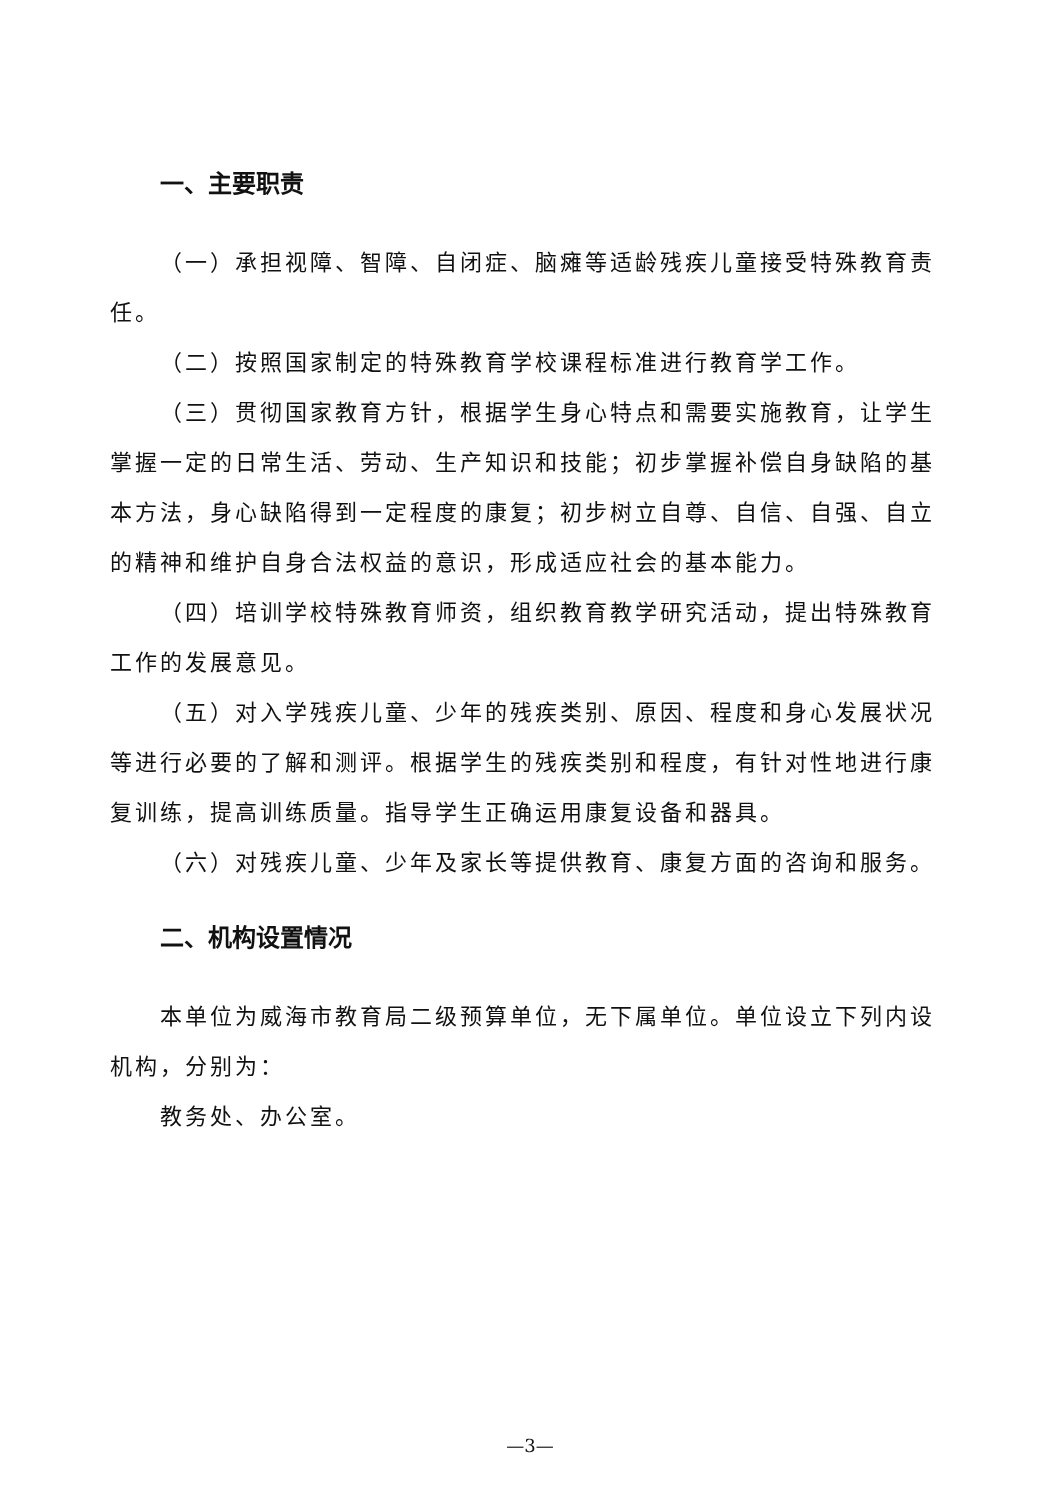一、主要职责
（一）承担视障、智障、自闭症、脑瘫等适龄残疾儿童接受特殊教育责任。
（二）按照国家制定的特殊教育学校课程标准进行教育学工作。
（三）贯彻国家教育方针，根据学生身心特点和需要实施教育，让学生掌握一定的日常生活、劳动、生产知识和技能；初步掌握补偿自身缺陷的基本方法，身心缺陷得到一定程度的康复；初步树立自尊、自信、自强、自立的精神和维护自身合法权益的意识，形成适应社会的基本能力。
（四）培训学校特殊教育师资，组织教育教学研究活动，提出特殊教育工作的发展意见。
（五）对入学残疾儿童、少年的残疾类别、原因、程度和身心发展状况等进行必要的了解和测评。根据学生的残疾类别和程度，有针对性地进行康复训练，提高训练质量。指导学生正确运用康复设备和器具。
（六）对残疾儿童、少年及家长等提供教育、康复方面的咨询和服务。
二、机构设置情况
本单位为威海市教育局二级预算单位，无下属单位。单位设立下列内设机构，分别为：
教务处、办公室。
—3—